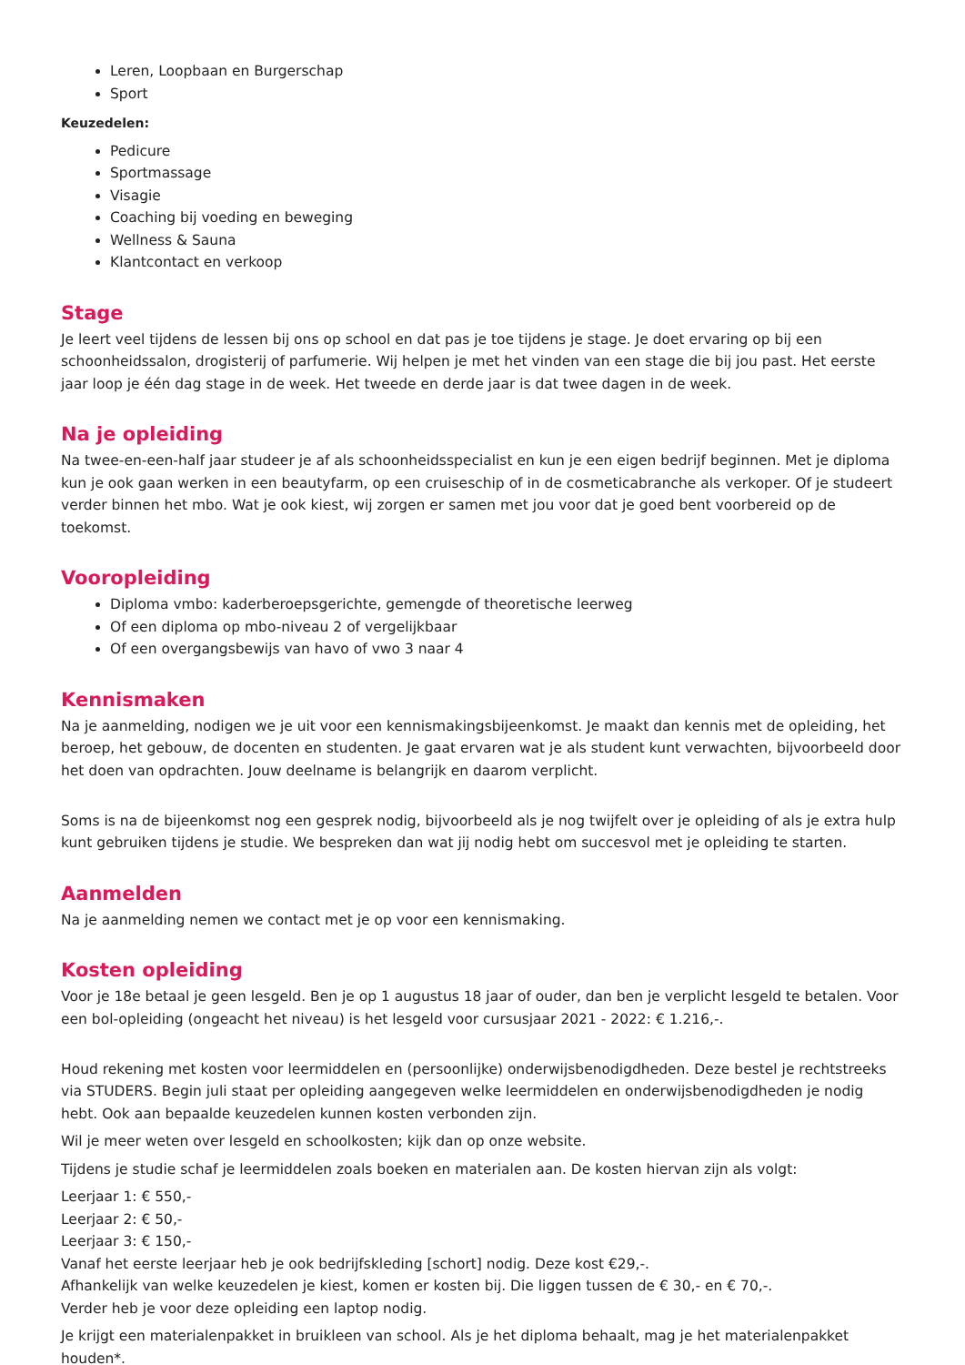Leren, Loopbaan en Burgerschap
Sport
Keuzedelen:
Pedicure
Sportmassage
Visagie
Coaching bij voeding en beweging
Wellness & Sauna
Klantcontact en verkoop
Stage
Je leert veel tijdens de lessen bij ons op school en dat pas je toe tijdens je stage. Je doet ervaring op bij een schoonheidssalon, drogisterij of parfumerie. Wij helpen je met het vinden van een stage die bij jou past. Het eerste jaar loop je één dag stage in de week. Het tweede en derde jaar is dat twee dagen in de week.
Na je opleiding
Na twee-en-een-half jaar studeer je af als schoonheidsspecialist en kun je een eigen bedrijf beginnen. Met je diploma kun je ook gaan werken in een beautyfarm, op een cruiseschip of in de cosmeticabranche als verkoper. Of je studeert verder binnen het mbo. Wat je ook kiest, wij zorgen er samen met jou voor dat je goed bent voorbereid op de toekomst.
Vooropleiding
Diploma vmbo: kaderberoepsgerichte, gemengde of theoretische leerweg
Of een diploma op mbo-niveau 2 of vergelijkbaar
Of een overgangsbewijs van havo of vwo 3 naar 4
Kennismaken
Na je aanmelding, nodigen we je uit voor een kennismakingsbijeenkomst. Je maakt dan kennis met de opleiding, het beroep, het gebouw, de docenten en studenten. Je gaat ervaren wat je als student kunt verwachten, bijvoorbeeld door het doen van opdrachten. Jouw deelname is belangrijk en daarom verplicht.
Soms is na de bijeenkomst nog een gesprek nodig, bijvoorbeeld als je nog twijfelt over je opleiding of als je extra hulp kunt gebruiken tijdens je studie. We bespreken dan wat jij nodig hebt om succesvol met je opleiding te starten.
Aanmelden
Na je aanmelding nemen we contact met je op voor een kennismaking.
Kosten opleiding
Voor je 18e betaal je geen lesgeld. Ben je op 1 augustus 18 jaar of ouder, dan ben je verplicht lesgeld te betalen. Voor een bol-opleiding (ongeacht het niveau) is het lesgeld voor cursusjaar 2021 - 2022: € 1.216,-.
Houd rekening met kosten voor leermiddelen en (persoonlijke) onderwijsbenodigdheden. Deze bestel je rechtstreeks via STUDERS. Begin juli staat per opleiding aangegeven welke leermiddelen en onderwijsbenodigdheden je nodig hebt. Ook aan bepaalde keuzedelen kunnen kosten verbonden zijn.
Wil je meer weten over lesgeld en schoolkosten; kijk dan op onze website.
Tijdens je studie schaf je leermiddelen zoals boeken en materialen aan. De kosten hiervan zijn als volgt:
Leerjaar 1: € 550,-
Leerjaar 2: € 50,-
Leerjaar 3: € 150,-
Vanaf het eerste leerjaar heb je ook bedrijfskleding [schort] nodig. Deze kost €29,-.
Afhankelijk van welke keuzedelen je kiest, komen er kosten bij. Die liggen tussen de € 30,- en € 70,-.
Verder heb je voor deze opleiding een laptop nodig.
Je krijgt een materialenpakket in bruikleen van school. Als je het diploma behaalt, mag je het materialenpakket houden*.